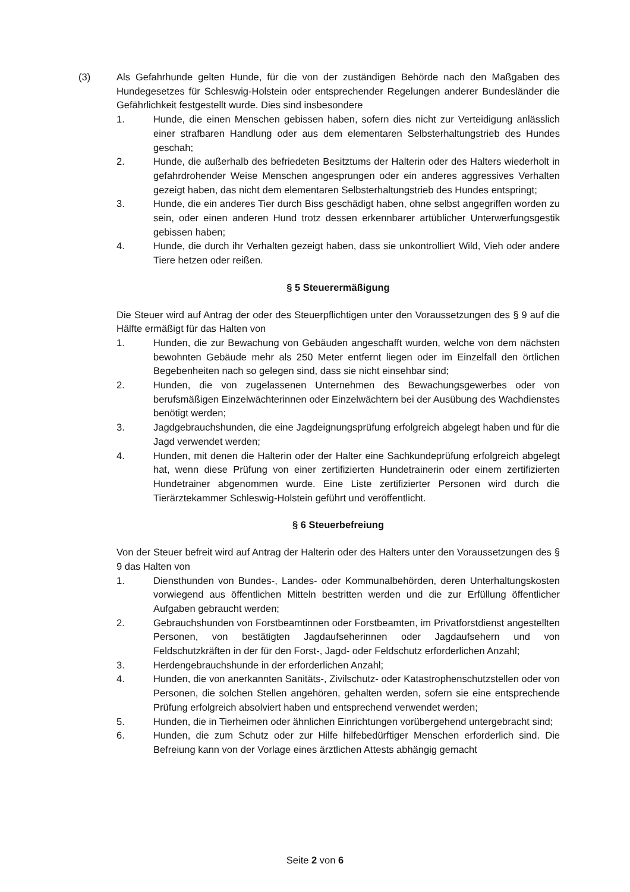(3) Als Gefahrhunde gelten Hunde, für die von der zuständigen Behörde nach den Maßgaben des Hundegesetzes für Schleswig-Holstein oder entsprechender Regelungen anderer Bundesländer die Gefährlichkeit festgestellt wurde. Dies sind insbesondere
1. Hunde, die einen Menschen gebissen haben, sofern dies nicht zur Verteidigung anlässlich einer strafbaren Handlung oder aus dem elementaren Selbsterhaltungstrieb des Hundes geschah;
2. Hunde, die außerhalb des befriedeten Besitztums der Halterin oder des Halters wiederholt in gefahrdrohender Weise Menschen angesprungen oder ein anderes aggressives Verhalten gezeigt haben, das nicht dem elementaren Selbsterhaltungstrieb des Hundes entspringt;
3. Hunde, die ein anderes Tier durch Biss geschädigt haben, ohne selbst angegriffen worden zu sein, oder einen anderen Hund trotz dessen erkennbarer artüblicher Unterwerfungsgestik gebissen haben;
4. Hunde, die durch ihr Verhalten gezeigt haben, dass sie unkontrolliert Wild, Vieh oder andere Tiere hetzen oder reißen.
§ 5 Steuerermäßigung
Die Steuer wird auf Antrag der oder des Steuerpflichtigen unter den Voraussetzungen des § 9 auf die Hälfte ermäßigt für das Halten von
1. Hunden, die zur Bewachung von Gebäuden angeschafft wurden, welche von dem nächsten bewohnten Gebäude mehr als 250 Meter entfernt liegen oder im Einzelfall den örtlichen Begebenheiten nach so gelegen sind, dass sie nicht einsehbar sind;
2. Hunden, die von zugelassenen Unternehmen des Bewachungsgewerbes oder von berufsmäßigen Einzelwächterinnen oder Einzelwächtern bei der Ausübung des Wachdienstes benötigt werden;
3. Jagdgebrauchshunden, die eine Jagdeignungsprüfung erfolgreich abgelegt haben und für die Jagd verwendet werden;
4. Hunden, mit denen die Halterin oder der Halter eine Sachkundeprüfung erfolgreich abgelegt hat, wenn diese Prüfung von einer zertifizierten Hundetrainerin oder einem zertifizierten Hundetrainer abgenommen wurde. Eine Liste zertifizierter Personen wird durch die Tierärztekammer Schleswig-Holstein geführt und veröffentlicht.
§ 6 Steuerbefreiung
Von der Steuer befreit wird auf Antrag der Halterin oder des Halters unter den Voraussetzungen des § 9 das Halten von
1. Diensthunden von Bundes-, Landes- oder Kommunalbehörden, deren Unterhaltungskosten vorwiegend aus öffentlichen Mitteln bestritten werden und die zur Erfüllung öffentlicher Aufgaben gebraucht werden;
2. Gebrauchshunden von Forstbeamtinnen oder Forstbeamten, im Privatforstdienst angestellten Personen, von bestätigten Jagdaufseherinnen oder Jagdaufsehern und von Feldschutzkräften in der für den Forst-, Jagd- oder Feldschutz erforderlichen Anzahl;
3. Herdengebrauchshunde in der erforderlichen Anzahl;
4. Hunden, die von anerkannten Sanitäts-, Zivilschutz- oder Katastrophenschutzstellen oder von Personen, die solchen Stellen angehören, gehalten werden, sofern sie eine entsprechende Prüfung erfolgreich absolviert haben und entsprechend verwendet werden;
5. Hunden, die in Tierheimen oder ähnlichen Einrichtungen vorübergehend untergebracht sind;
6. Hunden, die zum Schutz oder zur Hilfe hilfebedürftiger Menschen erforderlich sind. Die Befreiung kann von der Vorlage eines ärztlichen Attests abhängig gemacht
Seite 2 von 6